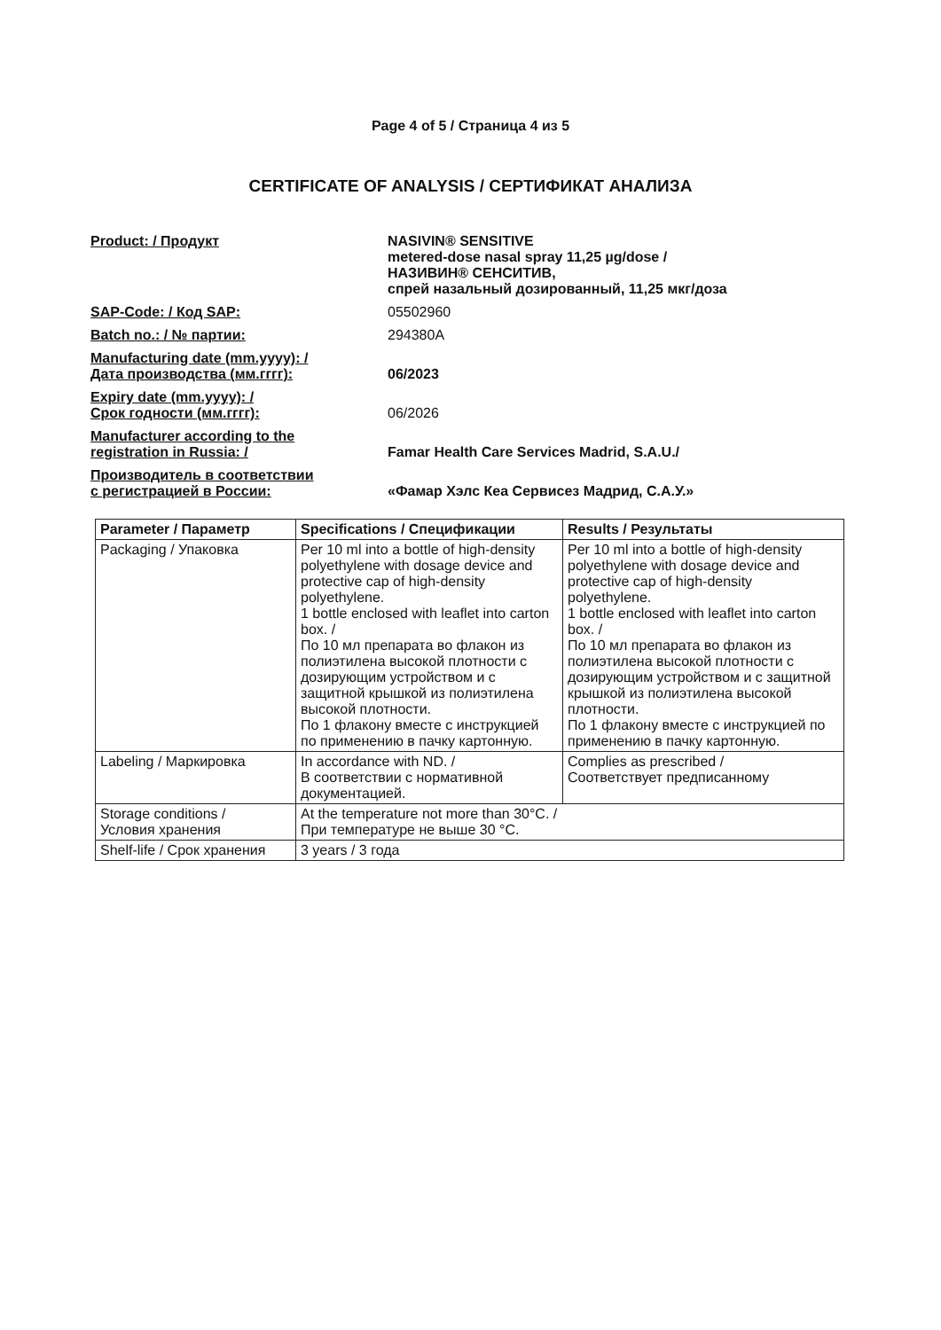Page 4 of 5 / Страница 4 из 5
CERTIFICATE OF ANALYSIS / СЕРТИФИКАТ АНАЛИЗА
Product: / Продукт NASIVIN® SENSITIVE
metered-dose nasal spray 11,25 µg/dose /
НАЗИВИН® СЕНСИТИВ,
спрей назальный дозированный, 11,25 мкг/доза
SAP-Code: / Код SAP: 05502960
Batch no.: / № партии: 294380A
Manufacturing date (mm.yyyy): /
Дата производства (мм.гггг):
06/2023
Expiry date (mm.yyyy): /
Срок годности (мм.гггг):
06/2026
Manufacturer according to the
registration in Russia: /
Famar Health Care Services Madrid, S.A.U./
Производитель в соответствии
с регистрацией в России:
«Фамар Хэлс Кеа Сервисез Мадрид, С.А.У.»
| Parameter / Параметр | Specifications / Спецификации | Results / Результаты |
| --- | --- | --- |
| Packaging / Упаковка | Per 10 ml into a bottle of high-density polyethylene with dosage device and protective cap of high-density polyethylene. 1 bottle enclosed with leaflet into carton box. / По 10 мл препарата во флакон из полиэтилена высокой плотности с дозирующим устройством и с защитной крышкой из полиэтилена высокой плотности. По 1 флакону вместе с инструкцией по применению в пачку картонную. | Per 10 ml into a bottle of high-density polyethylene with dosage device and protective cap of high-density polyethylene. 1 bottle enclosed with leaflet into carton box. / По 10 мл препарата во флакон из полиэтилена высокой плотности с дозирующим устройством и с защитной крышкой из полиэтилена высокой плотности. По 1 флакону вместе с инструкцией по применению в пачку картонную. |
| Labeling / Маркировка | In accordance with ND. / В соответствии с нормативной документацией. | Complies as prescribed / Соответствует предписанному |
| Storage conditions / Условия хранения | At the temperature not more than 30°C. / При температуре не выше 30 °C. | |
| Shelf-life / Срок хранения | 3 years / 3 года | |